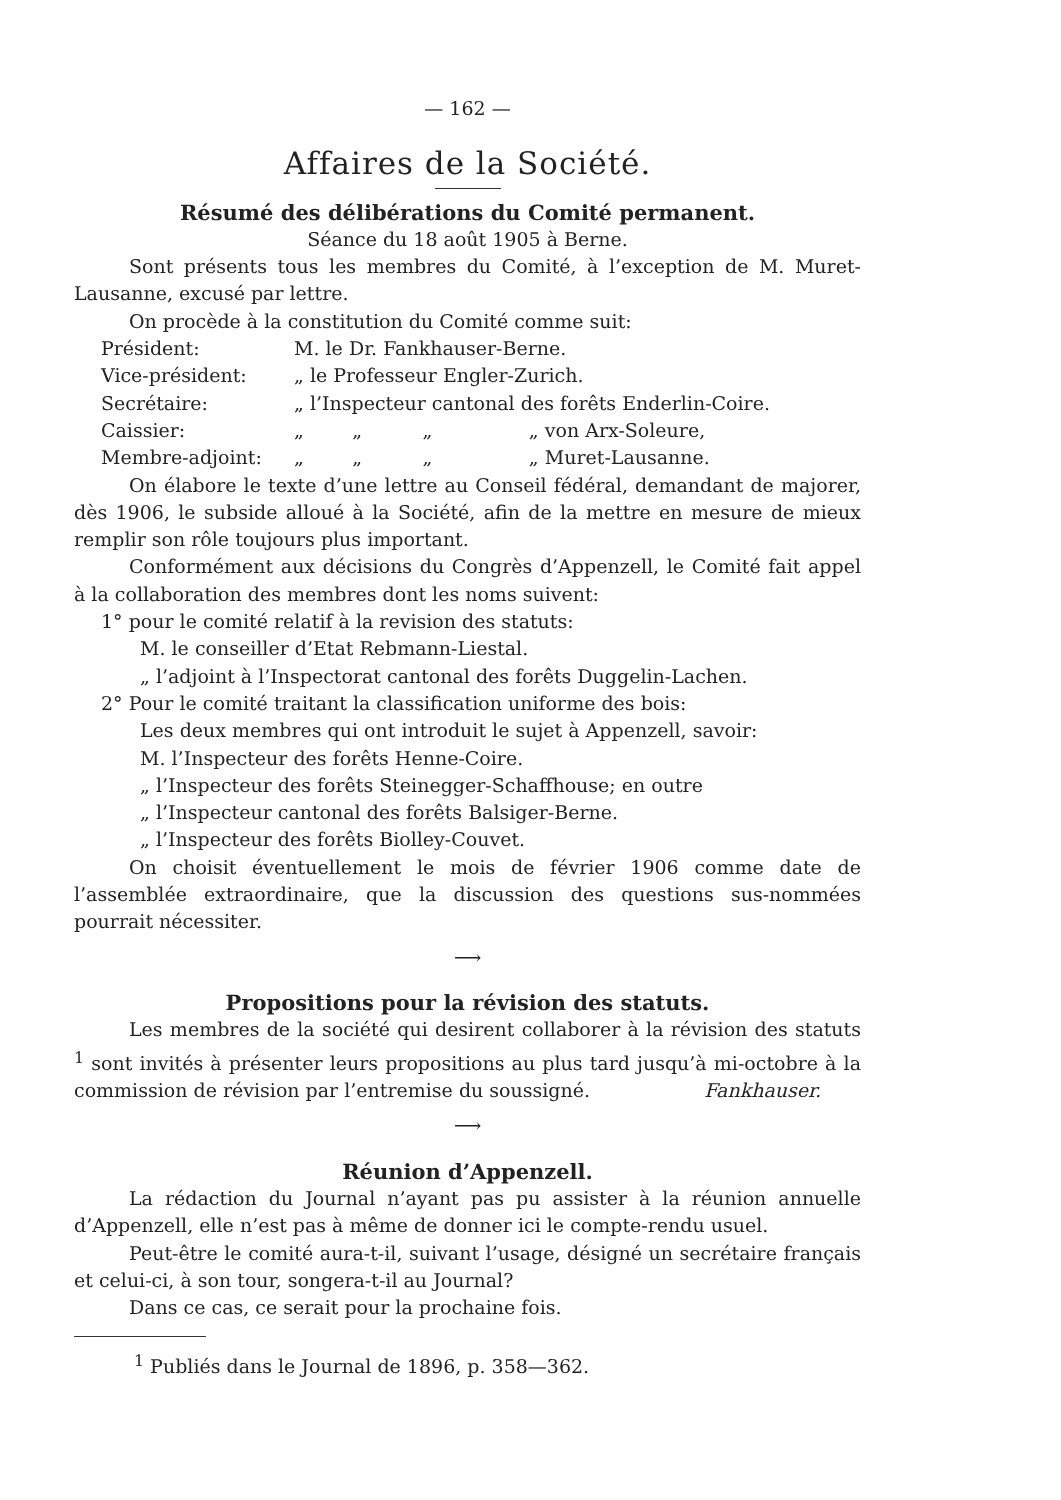— 162 —
Affaires de la Société.
Résumé des délibérations du Comité permanent.
Séance du 18 août 1905 à Berne.
Sont présents tous les membres du Comité, à l’exception de M. Muret-Lausanne, excusé par lettre.
On procède à la constitution du Comité comme suit:
| Président: | M. le Dr. Fankhauser-Berne. |
| Vice-président: | „ le Professeur Engler-Zurich. |
| Secrétaire: | „ l’Inspecteur cantonal des forêts Enderlin-Coire. |
| Caissier: | „ „ „ „ von Arx-Soleure, |
| Membre-adjoint: | „ „ „ „ Muret-Lausanne. |
On élabore le texte d’une lettre au Conseil fédéral, demandant de majorer, dès 1906, le subside alloué à la Société, afin de la mettre en mesure de mieux remplir son rôle toujours plus important.
Conformément aux décisions du Congrès d’Appenzell, le Comité fait appel à la collaboration des membres dont les noms suivent:
1° pour le comité relatif à la revision des statuts:
M. le conseiller d’Etat Rebmann-Liestal.
„ l’adjoint à l’Inspectorat cantonal des forêts Duggelin-Lachen.
2° Pour le comité traitant la classification uniforme des bois:
Les deux membres qui ont introduit le sujet à Appenzell, savoir:
M. l’Inspecteur des forêts Henne-Coire.
„ l’Inspecteur des forêts Steinegger-Schaffhouse; en outre
„ l’Inspecteur cantonal des forêts Balsiger-Berne.
„ l’Inspecteur des forêts Biolley-Couvet.
On choisit éventuellement le mois de février 1906 comme date de l’assemblée extraordinaire, que la discussion des questions sus-nommées pourrait nécessiter.
⟶
Propositions pour la révision des statuts.
Les membres de la société qui desirent collaborer à la révision des statuts <sup>1</sup> sont invités à présenter leurs propositions au plus tard jusqu’à mi-octobre à la commission de révision par l’entremise du soussigné. Fankhauser.
⟶
Réunion d’Appenzell.
La rédaction du Journal n’ayant pas pu assister à la réunion annuelle d’Appenzell, elle n’est pas à même de donner ici le compte-rendu usuel.
Peut-être le comité aura-t-il, suivant l’usage, désigné un secrétaire français et celui-ci, à son tour, songera-t-il au Journal?
Dans ce cas, ce serait pour la prochaine fois.
<sup>1</sup> Publiés dans le Journal de 1896, p. 358—362.